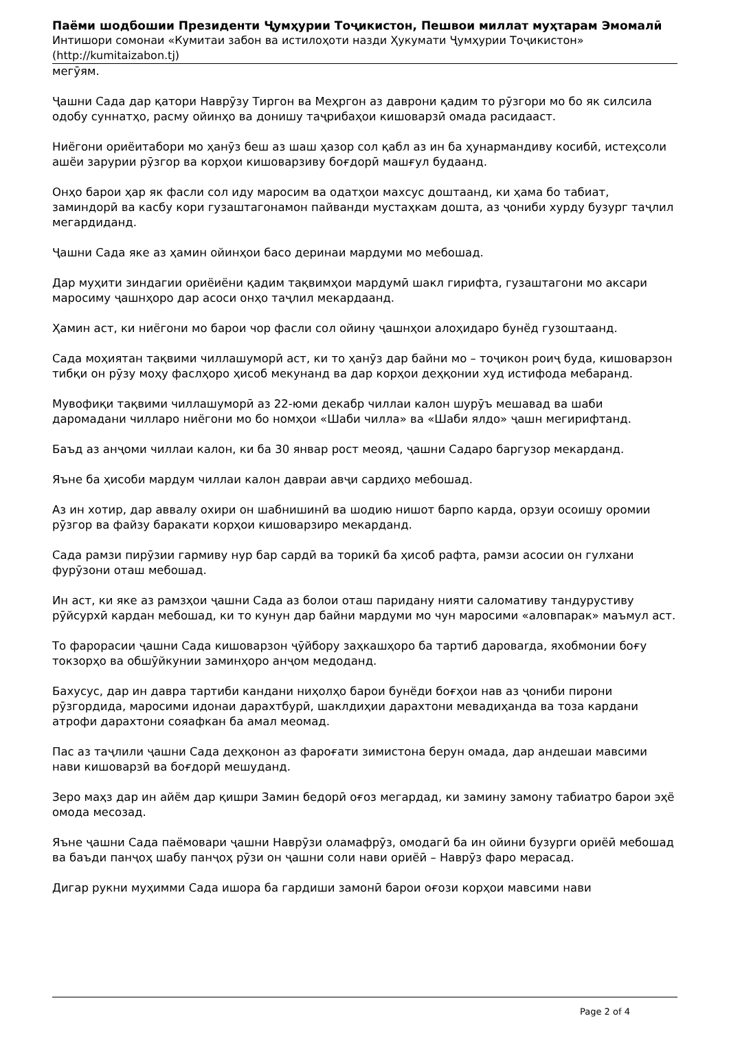Паёми шодбошии Президенти Ҷумҳурии Тоҷикистон, Пешвои миллат муҳтарам Эмомалӣ
Интишори сомонаи «Кумитаи забон ва истилоҳоти назди Ҳукумати Ҷумҳурии Тоҷикистон» (http://kumitaizabon.tj)
мегӯям.
Ҷашни Сада дар қатори Наврӯзу Тиргон ва Меҳргон аз даврони қадим то рӯзгори мо бо як силсила одобу суннатҳо, расму ойинҳо ва донишу таҷрибаҳои кишоварзӣ омада расидааст.
Ниёгони ориёитабори мо ҳанӯз беш аз шаш ҳазор сол қабл аз ин ба ҳунармандиву косибӣ, истеҳсоли ашёи зарурии рӯзгор ва корҳои кишоварзиву боғдорӣ машғул будаанд.
Онҳо барои ҳар як фасли сол иду маросим ва одатҳои махсус доштаанд, ки ҳама бо табиат, заминдорӣ ва касбу кори гузаштагонамон пайванди мустаҳкам дошта, аз ҷониби хурду бузург таҷлил мегардиданд.
Ҷашни Сада яке аз ҳамин ойинҳои басо деринаи мардуми мо мебошад.
Дар муҳити зиндагии ориёиёни қадим тақвимҳои мардумӣ шакл гирифта, гузаштагони мо аксари маросиму ҷашнҳоро дар асоси онҳо таҷлил мекардаанд.
Ҳамин аст, ки ниёгони мо барои чор фасли сол ойину ҷашнҳои алоҳидаро бунёд гузоштаанд.
Сада моҳиятан тақвими чиллашуморӣ аст, ки то ҳанӯз дар байни мо – тоҷикон роиҷ буда, кишоварзон тибқи он рӯзу моҳу фаслҳоро ҳисоб мекунанд ва дар корҳои деҳқонии худ истифода мебаранд.
Мувофиқи тақвими чиллашуморӣ аз 22-юми декабр чиллаи калон шурӯъ мешавад ва шаби даромадани чилларо ниёгони мо бо номҳои «Шаби чилла» ва «Шаби ялдо» ҷашн мегирифтанд.
Баъд аз анҷоми чиллаи калон, ки ба 30 январ рост меояд, ҷашни Садаро баргузор мекарданд.
Яъне ба ҳисоби мардум чиллаи калон давраи авҷи сардиҳо мебошад.
Аз ин хотир, дар аввалу охири он шабнишинӣ ва шодию нишот барпо карда, орзуи осоишу оромии рӯзгор ва файзу баракати корҳои кишоварзиро мекарданд.
Сада рамзи пирӯзии гармиву нур бар сардӣ ва торикӣ ба ҳисоб рафта, рамзи асосии он гулхани фурӯзони оташ мебошад.
Ин аст, ки яке аз рамзҳои ҷашни Сада аз болои оташ паридану нияти саломативу тандурустиву рӯйсурхӣ кардан мебошад, ки то кунун дар байни мардуми мо чун маросими «аловпарак» маъмул аст.
То фарорасии ҷашни Сада кишоварзон ҷӯйбору заҳкашҳоро ба тартиб даровarда, яхобмонии боғу токзорҳо ва обшӯйкунии заминҳоро анҷом медоданд.
Бахусус, дар ин давра тартиби кандани ниҳолҳо барои бунёди боғҳои нав аз ҷониби пирони рӯзгордида, маросими идонаи дарахтбурӣ, шаклдиҳии дарахтони мевадиҳанда ва тоза кардани атрофи дарахтони сояафкан ба амал меомад.
Пас аз таҷлили ҷашни Сада деҳқонон аз фароғати зимистона берун омада, дар андешаи мавсими нави кишоварзӣ ва боғдорӣ мешуданд.
Зеро маҳз дар ин айём дар қишри Замин бедорӣ оғоз мегардад, ки замину замону табиатро барои эҳё омода месозад.
Яъне ҷашни Сада паёмовари ҷашни Наврӯзи оламафрӯз, омодагӣ ба ин ойини бузурги ориёӣ мебошад ва баъди панҷоҳ шабу панҷоҳ рӯзи он ҷашни соли нави ориёӣ – Наврӯз фаро мерасад.
Дигар рукни муҳимми Сада ишора ба гардиши замонӣ барои оғози корҳои мавсими нави
Page 2 of 4